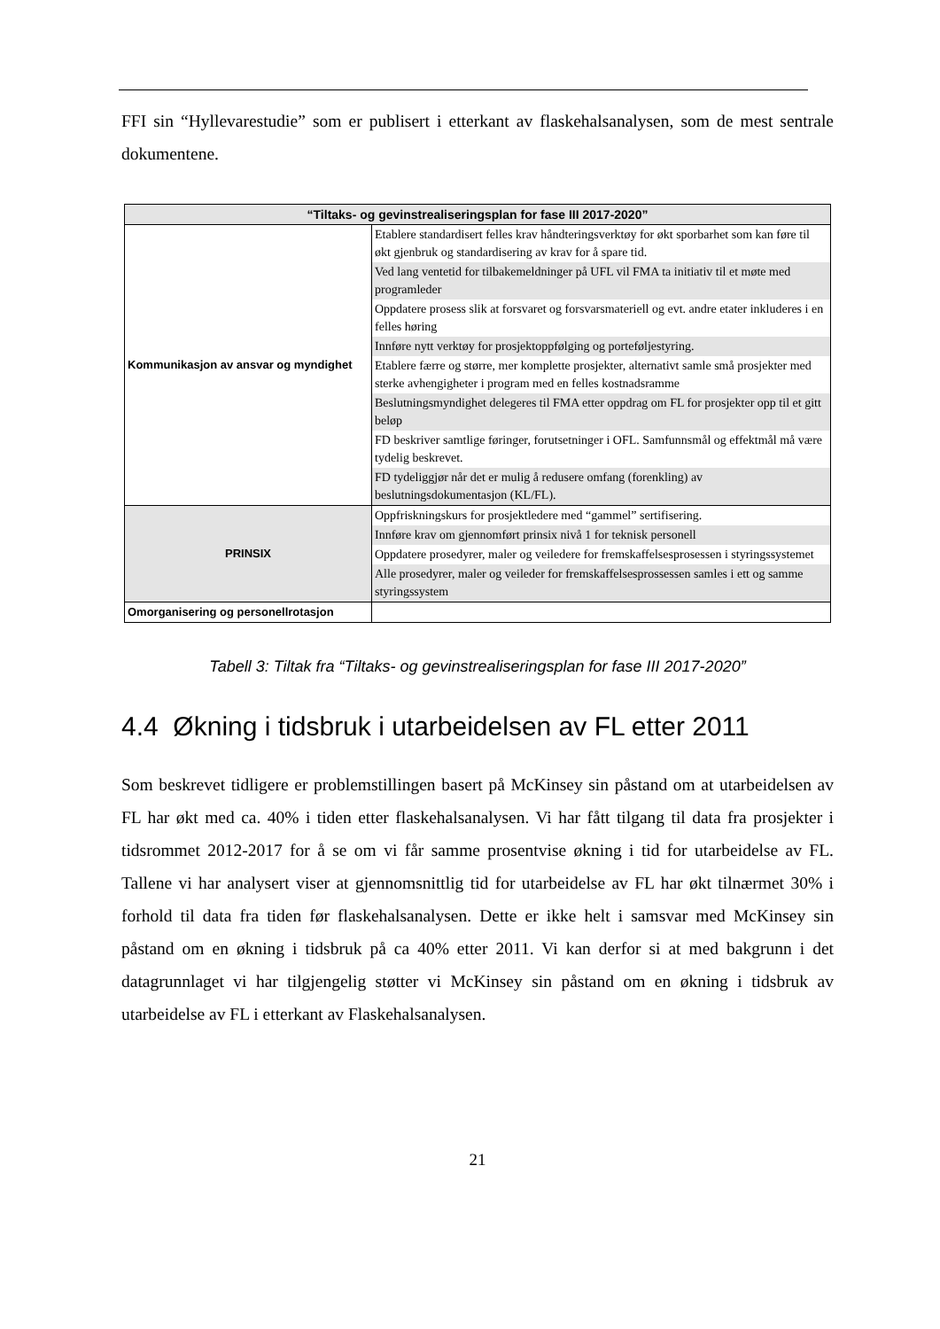FFI sin “Hyllevarestudie” som er publisert i etterkant av flaskehalsanalysen, som de mest sentrale dokumentene.
| “Tiltaks- og gevinstrealiseringsplan for fase III 2017-2020” | |
| --- | --- |
| Kommunikasjon av ansvar og myndighet | Etablere standardisert felles krav håndteringsverktøy for økt sporbarhet som kan føre til økt gjenbruk og standardisering av krav for å spare tid. |
| | Ved lang ventetid for tilbakemeldninger på UFL vil FMA ta initiativ til et møte med programleder |
| | Oppdatere prosess slik at forsvaret og forsvarsmateriell og evt. andre etater inkluderes i en felles høring |
| | Innføre nytt verktøy for prosjektoppfølging og porteføljestyring. |
| | Etablere færre og større, mer komplette prosjekter, alternativt samle små prosjekter med sterke avhengigheter i program med en felles kostnadsramme |
| | Beslutningsmyndighet delegeres til FMA etter oppdrag om FL for prosjekter opp til et gitt beløp |
| | FD beskriver samtlige føringer, forutsetninger i OFL. Samfunnsmål og effektmål må være tydelig beskrevet. |
| | FD tydeliggjør når det er mulig å redusere omfang (forenkling) av beslutningsdokumentasjon (KL/FL). |
| PRINSIX | Oppfriskningskurs for prosjektledere med “gammel” sertifisering. |
| | Innføre krav om gjennomført prinsix nivå 1 for teknisk personell |
| | Oppdatere prosedyrer, maler og veiledere for fremskaffelsesprosessen i styringssystemet |
| | Alle prosedyrer, maler og veileder for fremskaffelsesprossessen samles i ett og samme styringssystem |
| Omorganisering og personellrotasjon | |
Tabell 3: Tiltak fra “Tiltaks- og gevinstrealiseringsplan for fase III 2017-2020”
4.4 Økning i tidsbruk i utarbeidelsen av FL etter 2011
Som beskrevet tidligere er problemstillingen basert på McKinsey sin påstand om at utarbeidelsen av FL har økt med ca. 40% i tiden etter flaskehalsanalysen. Vi har fått tilgang til data fra prosjekter i tidsrommet 2012-2017 for å se om vi får samme prosentvise økning i tid for utarbeidelse av FL. Tallene vi har analysert viser at gjennomsnittlig tid for utarbeidelse av FL har økt tilnærmet 30% i forhold til data fra tiden før flaskehalsanalysen. Dette er ikke helt i samsvar med McKinsey sin påstand om en økning i tidsbruk på ca 40% etter 2011. Vi kan derfor si at med bakgrunn i det datagrunnlaget vi har tilgjengelig støtter vi McKinsey sin påstand om en økning i tidsbruk av utarbeidelse av FL i etterkant av Flaskehalsanalysen.
21